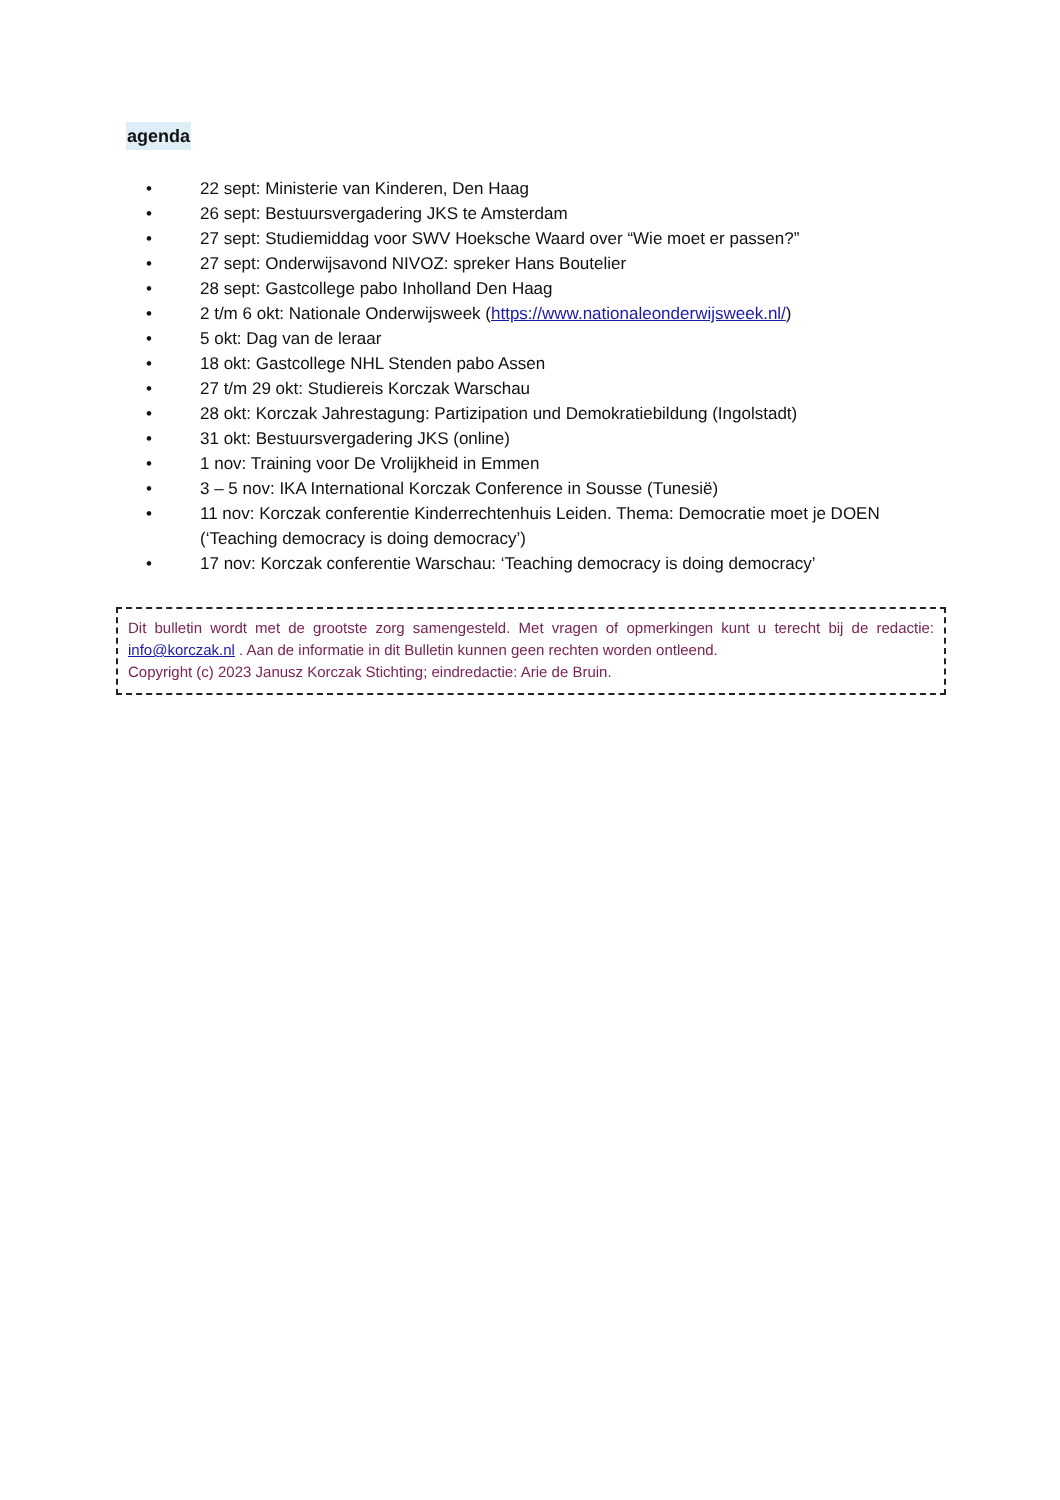agenda
• 22 sept: Ministerie van Kinderen, Den Haag
• 26 sept: Bestuursvergadering JKS te Amsterdam
• 27 sept: Studiemiddag voor SWV Hoeksche Waard over “Wie moet er passen?”
• 27 sept: Onderwijsavond NIVOZ: spreker Hans Boutelier
• 28 sept: Gastcollege pabo Inholland Den Haag
• 2 t/m 6 okt: Nationale Onderwijsweek (https://www.nationaleonderwijsweek.nl/)
• 5 okt: Dag van de leraar
• 18 okt: Gastcollege NHL Stenden pabo Assen
• 27 t/m 29 okt: Studiereis Korczak Warschau
• 28 okt: Korczak Jahrestagung: Partizipation und Demokratiebildung (Ingolstadt)
• 31 okt: Bestuursvergadering JKS (online)
• 1 nov: Training voor De Vrolijkheid in Emmen
• 3 – 5 nov: IKA International Korczak Conference in Sousse (Tunesië)
• 11 nov: Korczak conferentie Kinderrechtenhuis Leiden. Thema: Democratie moet je DOEN (‘Teaching democracy is doing democracy’)
• 17 nov: Korczak conferentie Warschau: ‘Teaching democracy is doing democracy’
Dit bulletin wordt met de grootste zorg samengesteld. Met vragen of opmerkingen kunt u terecht bij de redactie: info@korczak.nl . Aan de informatie in dit Bulletin kunnen geen rechten worden ontleend.
Copyright (c) 2023 Janusz Korczak Stichting; eindredactie: Arie de Bruin.